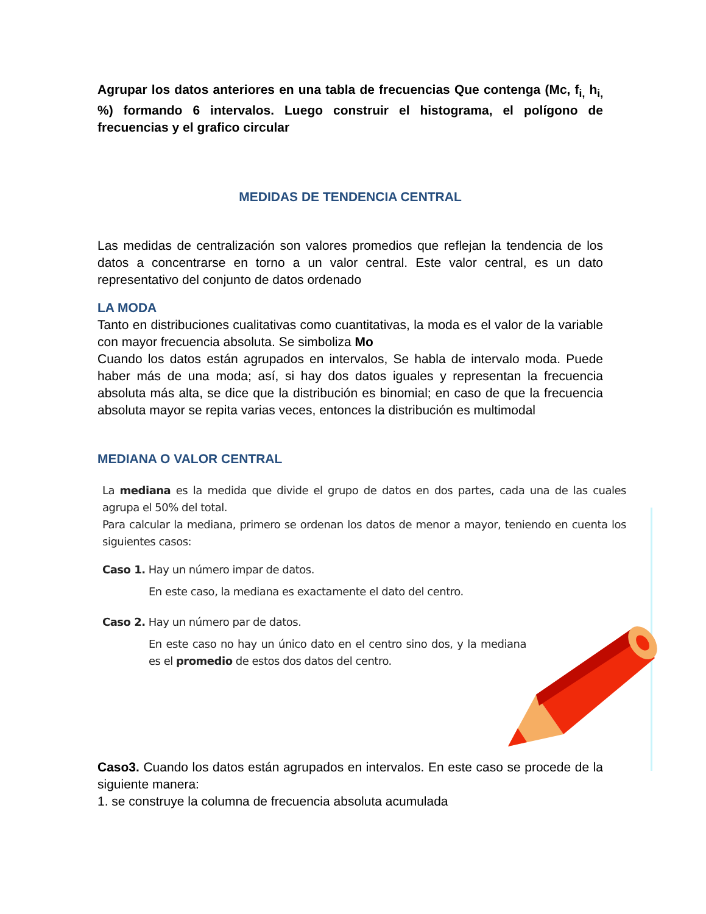Agrupar los datos anteriores en una tabla de frecuencias Que contenga (Mc, f<sub>i,</sub> h<sub>i,</sub> %) formando 6 intervalos. Luego construir el histograma, el polígono de frecuencias y el grafico circular
MEDIDAS DE TENDENCIA CENTRAL
Las medidas de centralización son valores promedios que reflejan la tendencia de los datos a concentrarse en torno a un valor central. Este valor central, es un dato representativo del conjunto de datos ordenado
LA MODA
Tanto en distribuciones cualitativas como cuantitativas, la moda es el valor de la variable con mayor frecuencia absoluta. Se simboliza Mo
Cuando los datos están agrupados en intervalos, Se habla de intervalo moda. Puede haber más de una moda; así, si hay dos datos iguales y representan la frecuencia absoluta más alta, se dice que la distribución es binomial; en caso de que la frecuencia absoluta mayor se repita varias veces, entonces la distribución es multimodal
MEDIANA O VALOR CENTRAL
La mediana es la medida que divide el grupo de datos en dos partes, cada una de las cuales agrupa el 50% del total.
Para calcular la mediana, primero se ordenan los datos de menor a mayor, teniendo en cuenta los siguientes casos:
Caso 1. Hay un número impar de datos.
En este caso, la mediana es exactamente el dato del centro.
Caso 2. Hay un número par de datos.
En este caso no hay un único dato en el centro sino dos, y la mediana es el promedio de estos dos datos del centro.
Caso3. Cuando los datos están agrupados en intervalos. En este caso se procede de la siguiente manera:
1. se construye la columna de frecuencia absoluta acumulada